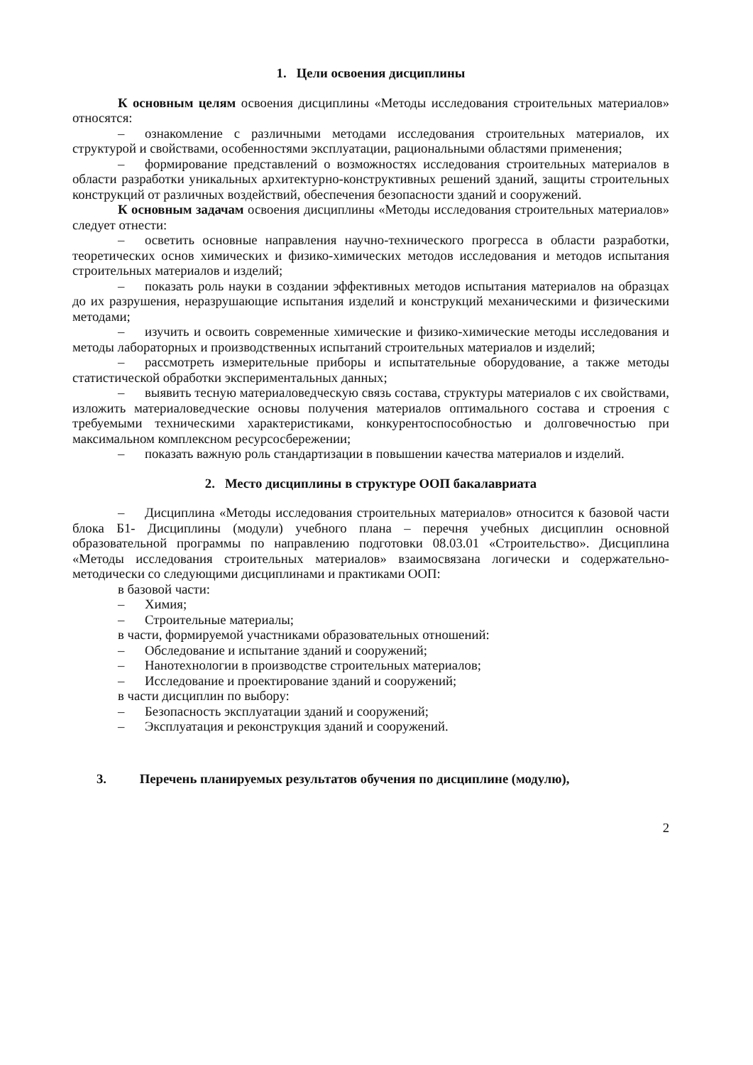1. Цели освоения дисциплины
К основным целям освоения дисциплины «Методы исследования строительных материалов» относятся:
– ознакомление с различными методами исследования строительных материалов, их структурой и свойствами, особенностями эксплуатации, рациональными областями применения;
– формирование представлений о возможностях исследования строительных материалов в области разработки уникальных архитектурно-конструктивных решений зданий, защиты строительных конструкций от различных воздействий, обеспечения безопасности зданий и сооружений.
К основным задачам освоения дисциплины «Методы исследования строительных материалов» следует отнести:
– осветить основные направления научно-технического прогресса в области разработки, теоретических основ химических и физико-химических методов исследования и методов испытания строительных материалов и изделий;
– показать роль науки в создании эффективных методов испытания материалов на образцах до их разрушения, неразрушающие испытания изделий и конструкций механическими и физическими методами;
– изучить и освоить современные химические и физико-химические методы исследования и методы лабораторных и производственных испытаний строительных материалов и изделий;
– рассмотреть измерительные приборы и испытательные оборудование, а также методы статистической обработки экспериментальных данных;
– выявить тесную материаловедческую связь состава, структуры материалов с их свойствами, изложить материаловедческие основы получения материалов оптимального состава и строения с требуемыми техническими характеристиками, конкурентоспособностью и долговечностью при максимальном комплексном ресурсосбережении;
– показать важную роль стандартизации в повышении качества материалов и изделий.
2. Место дисциплины в структуре ООП бакалавриата
– Дисциплина «Методы исследования строительных материалов» относится к базовой части блока Б1- Дисциплины (модули) учебного плана – перечня учебных дисциплин основной образовательной программы по направлению подготовки 08.03.01 «Строительство». Дисциплина «Методы исследования строительных материалов» взаимосвязана логически и содержательно-методически со следующими дисциплинами и практиками ООП:
в базовой части:
– Химия;
– Строительные материалы;
в части, формируемой участниками образовательных отношений:
– Обследование и испытание зданий и сооружений;
– Нанотехнологии в производстве строительных материалов;
– Исследование и проектирование зданий и сооружений;
в части дисциплин по выбору:
– Безопасность эксплуатации зданий и сооружений;
– Эксплуатация и реконструкция зданий и сооружений.
3. Перечень планируемых результатов обучения по дисциплине (модулю),
2